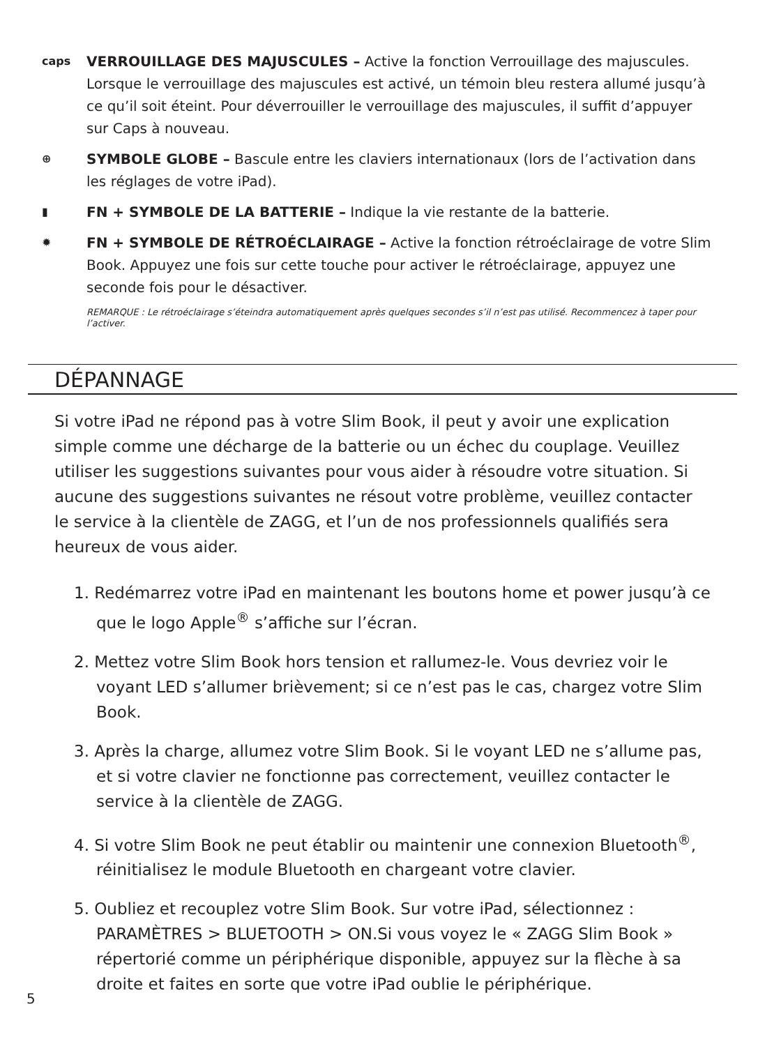caps
VERROUILLAGE DES MAJUSCULES – Active la fonction Verrouillage des majuscules. Lorsque le verrouillage des majuscules est activé, un témoin bleu restera allumé jusqu’à ce qu’il soit éteint. Pour déverrouiller le verrouillage des majuscules, il suffit d’appuyer sur Caps à nouveau.
⊕
SYMBOLE GLOBE – Bascule entre les claviers internationaux (lors de l’activation dans les réglages de votre iPad).
▮
FN + SYMBOLE DE LA BATTERIE – Indique la vie restante de la batterie.
✹
FN + SYMBOLE DE RÉTROÉCLAIRAGE – Active la fonction rétroéclairage de votre Slim Book. Appuyez une fois sur cette touche pour activer le rétroéclairage, appuyez une seconde fois pour le désactiver.
REMARQUE : Le rétroéclairage s’éteindra automatiquement après quelques secondes s’il n’est pas utilisé. Recommencez à taper pour l’activer.
DÉPANNAGE
Si votre iPad ne répond pas à votre Slim Book, il peut y avoir une explication simple comme une décharge de la batterie ou un échec du couplage. Veuillez utiliser les suggestions suivantes pour vous aider à résoudre votre situation. Si aucune des suggestions suivantes ne résout votre problème, veuillez contacter le service à la clientèle de ZAGG, et l’un de nos professionnels qualifiés sera heureux de vous aider.
1. Redémarrez votre iPad en maintenant les boutons home et power jusqu’à ce que le logo Apple<sup>®</sup> s’affiche sur l’écran.
2. Mettez votre Slim Book hors tension et rallumez-le. Vous devriez voir le voyant LED s’allumer brièvement; si ce n’est pas le cas, chargez votre Slim Book.
3. Après la charge, allumez votre Slim Book. Si le voyant LED ne s’allume pas, et si votre clavier ne fonctionne pas correctement, veuillez contacter le service à la clientèle de ZAGG.
4. Si votre Slim Book ne peut établir ou maintenir une connexion Bluetooth<sup>®</sup>, réinitialisez le module Bluetooth en chargeant votre clavier.
5. Oubliez et recouplez votre Slim Book. Sur votre iPad, sélectionnez : PARAMÈTRES > BLUETOOTH > ON.Si vous voyez le « ZAGG Slim Book » répertorié comme un périphérique disponible, appuyez sur la flèche à sa droite et faites en sorte que votre iPad oublie le périphérique.
5